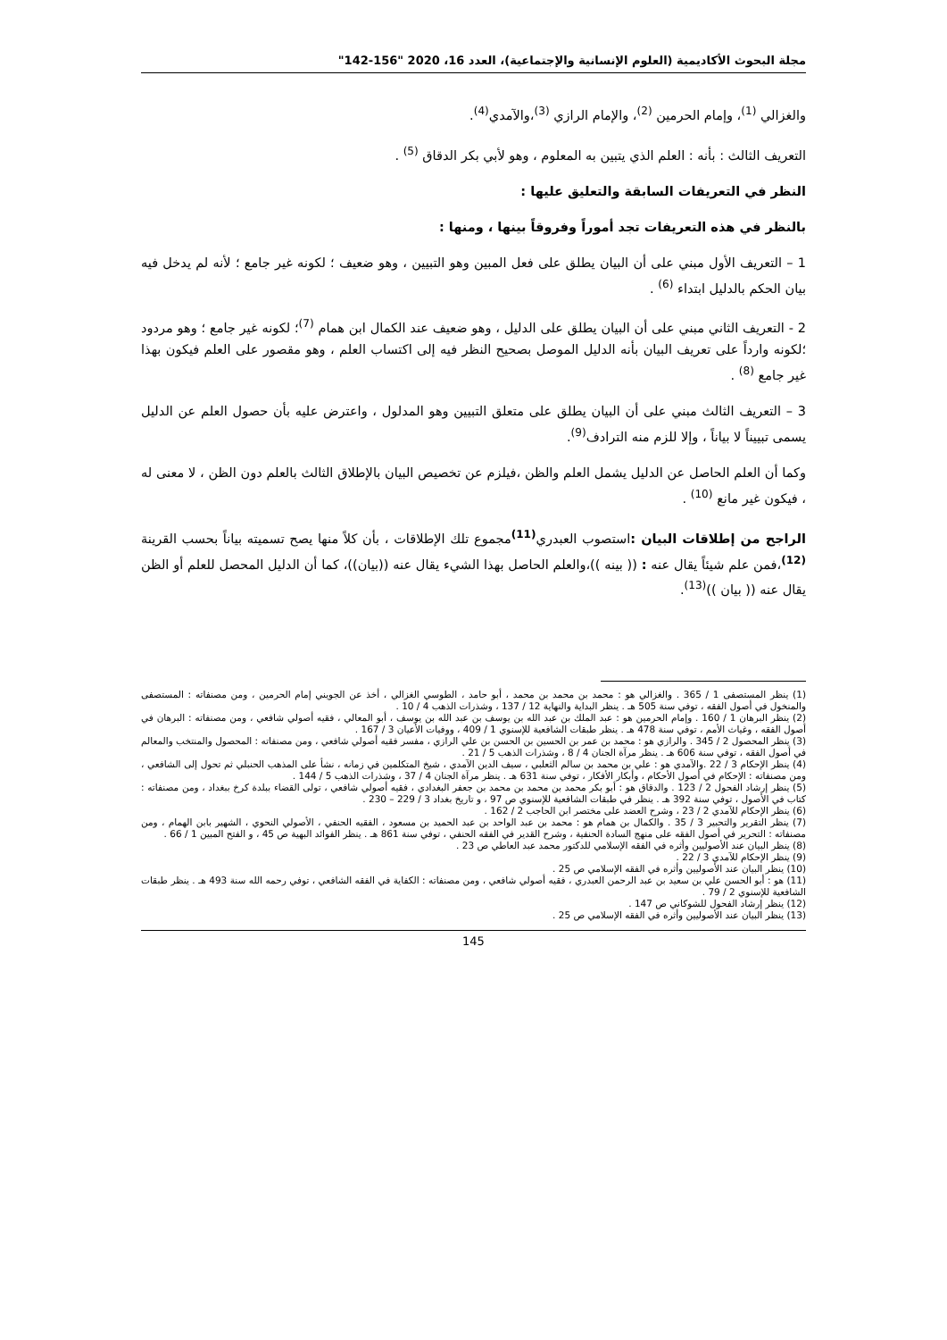مجلة البحوث الأكاديمية (العلوم الإنسانية والإجتماعية)، العدد 16، 2020 "156-142"
والغزالي <sup>(1)</sup>، وإمام الحرمين <sup>(2)</sup>، والإمام الرازي <sup>(3)</sup>،والآمدي<sup>(4)</sup>.
التعريف الثالث : بأنه : العلم الذي يتبين به المعلوم ، وهو لأبي بكر الدقاق <sup>(5)</sup> .
النظر في التعريفات السابقة والتعليق عليها :
بالنظر في هذه التعريفات تجد أموراً وفروقاً بينها ، ومنها :
1 – التعريف الأول مبني على أن البيان يطلق على فعل المبين وهو التبيين ، وهو ضعيف ؛ لكونه غير جامع ؛ لأنه لم يدخل فيه بيان الحكم بالدليل ابتداء <sup>(6)</sup> .
2 - التعريف الثاني مبني على أن البيان يطلق على الدليل ، وهو ضعيف عند الكمال ابن همام <sup>(7)</sup>؛ لكونه غير جامع ؛ وهو مردود ؛لكونه وارداً على تعريف البيان بأنه الدليل الموصل بصحيح النظر فيه إلى اكتساب العلم ، وهو مقصور على العلم فيكون بهذا غير جامع <sup>(8)</sup> .
3 – التعريف الثالث مبني على أن البيان يطلق على متعلق التبيين وهو المدلول ، واعترض عليه بأن حصول العلم عن الدليل يسمى تبييناً لا بياناً ، وإلا للزم منه الترادف<sup>(9)</sup>.
وكما أن العلم الحاصل عن الدليل يشمل العلم والظن ،فيلزم عن تخصيص البيان بالإطلاق الثالث بالعلم دون الظن ، لا معنى له ، فيكون غير مانع <sup>(10)</sup> .
الراجح من إطلاقات البيان : استصوب العبدري<sup>(11)</sup>مجموع تلك الإطلاقات ، بأن كلاً منها يصح تسميته بياناً بحسب القرينة <sup>(12)</sup>،فمن علم شيئاً يقال عنه : (( بينه ))،والعلم الحاصل بهذا الشيء يقال عنه ((بيان))، كما أن الدليل المحصل للعلم أو الظن يقال عنه (( بيان ))<sup>(13)</sup>.
(1) ينظر المستصفى 1 / 365 . والغزالي هو : محمد بن محمد بن محمد ، أبو حامد ، الطوسي الغزالي ، أخذ عن الجويني إمام الحرمين ، ومن مصنفاته : المستصفى والمنخول في أصول الفقه ، توفي سنة 505 هـ . ينظر البداية والنهاية 12 / 137 ، وشذرات الذهب 4 / 10 .
(2) ينظر البرهان 1 / 160 . وإمام الحرمين هو : عبد الملك بن عبد الله بن يوسف بن عبد الله بن يوسف ، أبو المعالي ، فقيه أصولي شافعي ، ومن مصنفاته : البرهان في أصول الفقه ، وغياث الأمم ، توفي سنة 478 هـ . ينظر طبقات الشافعية للإسنوي 1 / 409 ، ووفيات الأعيان 3 / 167 .
(3) ينظر المحصول 2 / 345 . والرازي هو : محمد بن عمر بن الحسين بن الحسن بن علي الرازي ، مفسر فقيه أصولي شافعي ، ومن مصنفاته : المحصول والمنتخب والمعالم في أصول الفقه ، توفي سنة 606 هـ . ينظر مرآة الجنان 4 / 8 ، وشذرات الذهب 5 / 21 .
(4) ينظر الإحكام 3 / 22 .والآمدي هو : علي بن محمد بن سالم الثعلبي ، سيف الدين الآمدي ، شيخ المتكلمين في زمانه ، نشأ على المذهب الحنبلي ثم تحول إلى الشافعي ، ومن مصنفاته : الإحكام في أصول الأحكام ، وأبكار الأفكار ، توفي سنة 631 هـ . ينظر مرآة الجنان 4 / 37 ، وشذرات الذهب 5 / 144 .
(5) ينظر إرشاد الفحول 2 / 123 . والدقاق هو : أبو بكر محمد بن محمد بن محمد بن جعفر البغدادي ، فقيه أصولي شافعي ، تولى القضاء ببلدة كرخ ببغداد ، ومن مصنفاته : كتاب في الأصول ، توفي سنة 392 هـ . ينظر في طبقات الشافعية للإسنوي ص 97 ، و تاريخ بغداد 3 / 229 – 230 .
(6) ينظر الإحكام للآمدي 2 / 23 ، وشرح العضد على مختصر ابن الحاجب 2 / 162 .
(7) ينظر التقرير والتحبير 3 / 35 . والكمال بن همام هو : محمد بن عبد الواحد بن عبد الحميد بن مسعود ، الفقيه الحنفي ، الأصولي النحوي ، الشهير بابن الهمام ، ومن مصنفاته : التحرير في أصول الفقه على منهج السادة الحنفية ، وشرح القدير في الفقه الحنفي ، توفي سنة 861 هـ . ينظر الفوائد البهية ص 45 ، و الفتح المبين 1 / 66 .
(8) ينظر البيان عند الأصوليين وأثره في الفقه الإسلامي للدكتور محمد عبد العاطي ص 23 .
(9) ينظر الإحكام للآمدي 3 / 22 .
(10) ينظر البيان عند الأصوليين وأثره في الفقه الإسلامي ص 25 .
(11) هو : أبو الحسن علي بن سعيد بن عبد الرحمن العبدري ، فقيه أصولي شافعي ، ومن مصنفاته : الكفاية في الفقه الشافعي ، توفي رحمه الله سنة 493 هـ . ينظر طبقات الشافعية للإسنوي 2 / 79 .
(12) ينظر إرشاد الفحول للشوكاني ص 147 .
(13) ينظر البيان عند الأصوليين وأثره في الفقه الإسلامي ص 25 .
145